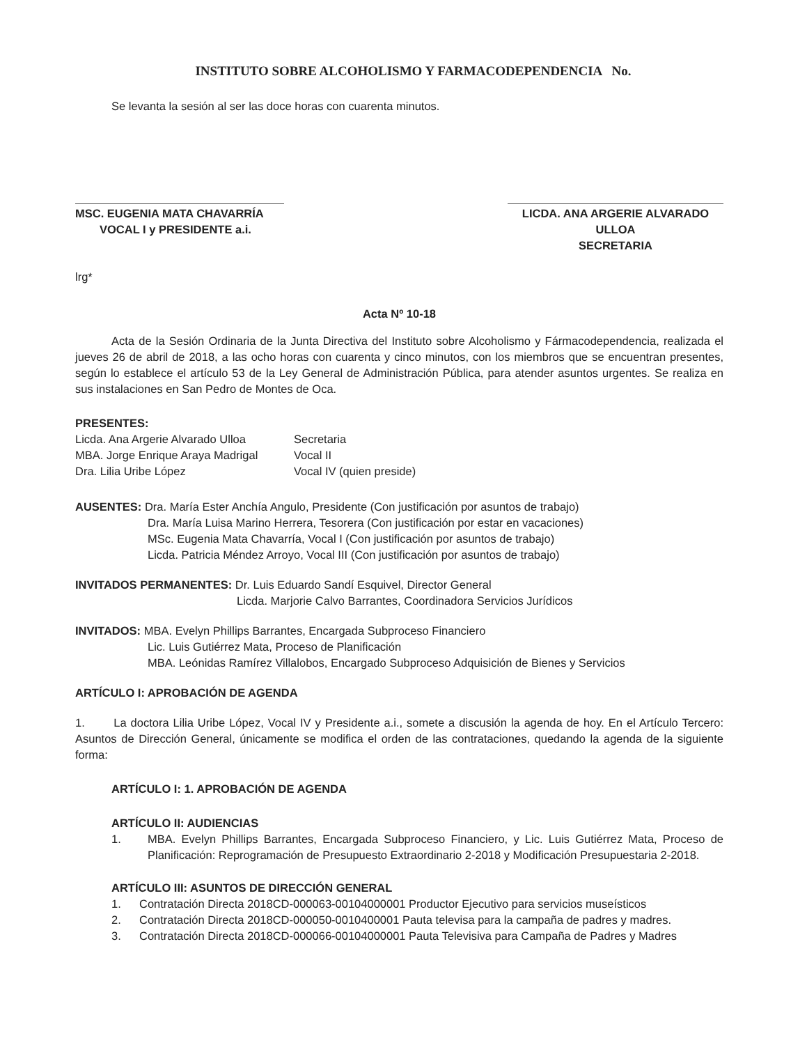INSTITUTO SOBRE ALCOHOLISMO Y FARMACODEPENDENCIA No.
Se levanta la sesión al ser las doce horas con cuarenta minutos.
MSC. EUGENIA MATA CHAVARRÍA
VOCAL I y PRESIDENTE a.i.
LICDA. ANA ARGERIE ALVARADO ULLOA
SECRETARIA
lrg*
Acta Nº 10-18
Acta de la Sesión Ordinaria de la Junta Directiva del Instituto sobre Alcoholismo y Fármacodependencia, realizada el jueves 26 de abril de 2018, a las ocho horas con cuarenta y cinco minutos, con los miembros que se encuentran presentes, según lo establece el artículo 53 de la Ley General de Administración Pública, para atender asuntos urgentes. Se realiza en sus instalaciones en San Pedro de Montes de Oca.
PRESENTES:
Licda. Ana Argerie Alvarado Ulloa Secretaria
MBA. Jorge Enrique Araya Madrigal Vocal II
Dra. Lilia Uribe López Vocal IV (quien preside)
AUSENTES: Dra. María Ester Anchía Angulo, Presidente (Con justificación por asuntos de trabajo)
Dra. María Luisa Marino Herrera, Tesorera (Con justificación por estar en vacaciones)
MSc. Eugenia Mata Chavarría, Vocal I (Con justificación por asuntos de trabajo)
Licda. Patricia Méndez Arroyo, Vocal III (Con justificación por asuntos de trabajo)
INVITADOS PERMANENTES: Dr. Luis Eduardo Sandí Esquivel, Director General
Licda. Marjorie Calvo Barrantes, Coordinadora Servicios Jurídicos
INVITADOS: MBA. Evelyn Phillips Barrantes, Encargada Subproceso Financiero
Lic. Luis Gutiérrez Mata, Proceso de Planificación
MBA. Leónidas Ramírez Villalobos, Encargado Subproceso Adquisición de Bienes y Servicios
ARTÍCULO I: APROBACIÓN DE AGENDA
1. La doctora Lilia Uribe López, Vocal IV y Presidente a.i., somete a discusión la agenda de hoy. En el Artículo Tercero: Asuntos de Dirección General, únicamente se modifica el orden de las contrataciones, quedando la agenda de la siguiente forma:
ARTÍCULO I: 1. APROBACIÓN DE AGENDA
ARTÍCULO II: AUDIENCIAS
1. MBA. Evelyn Phillips Barrantes, Encargada Subproceso Financiero, y Lic. Luis Gutiérrez Mata, Proceso de Planificación: Reprogramación de Presupuesto Extraordinario 2-2018 y Modificación Presupuestaria 2-2018.
ARTÍCULO III: ASUNTOS DE DIRECCIÓN GENERAL
1. Contratación Directa 2018CD-000063-00104000001 Productor Ejecutivo para servicios museísticos
2. Contratación Directa 2018CD-000050-0010400001 Pauta televisa para la campaña de padres y madres.
3. Contratación Directa 2018CD-000066-00104000001 Pauta Televisiva para Campaña de Padres y Madres